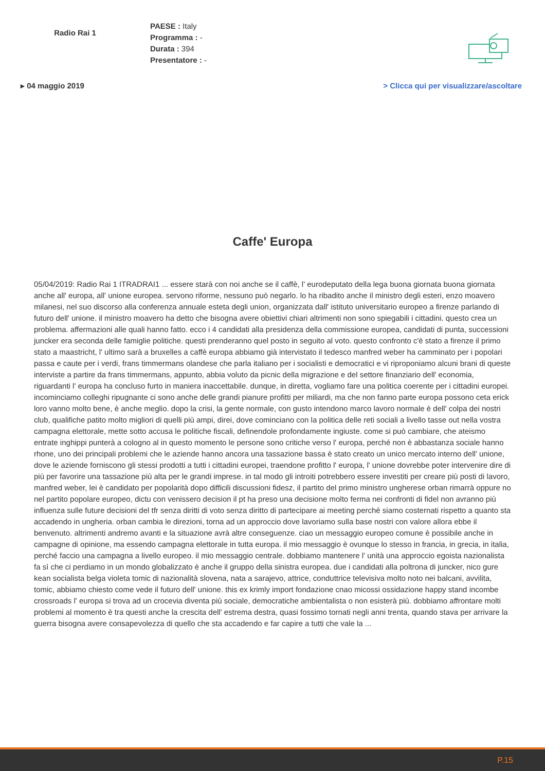Radio Rai 1
PAESE : Italy
Programma : -
Durata : 394
Presentatore : -
▸ 04 maggio 2019 > Clicca qui per visualizzare/ascoltare
Caffe' Europa
05/04/2019: Radio Rai 1 ITRADRAI1 ... essere starà con noi anche se il caffè, l' eurodeputato della lega buona giornata buona giornata anche all' europa, all' unione europea. servono riforme, nessuno può negarlo. lo ha ribadito anche il ministro degli esteri, enzo moavero milanesi, nel suo discorso alla conferenza annuale esteta degli union, organizzata dall' istituto universitario europeo a firenze parlando di futuro dell' unione. il ministro moavero ha detto che bisogna avere obiettivi chiari altrimenti non sono spiegabili i cittadini. questo crea un problema. affermazioni alle quali hanno fatto. ecco i 4 candidati alla presidenza della commissione europea, candidati di punta, successioni juncker era seconda delle famiglie politiche. questi prenderanno quel posto in seguito al voto. questo confronto c'è stato a firenze il primo stato a maastricht, l' ultimo sarà a bruxelles a caffè europa abbiamo già intervistato il tedesco manfred weber ha camminato per i popolari passa e caute per i verdi, frans timmermans olandese che parla italiano per i socialisti e democratici e vi riproponiamo alcuni brani di queste interviste a partire da frans timmermans, appunto, abbia voluto da picnic della migrazione e del settore finanziario dell' economia, riguardanti l' europa ha concluso furto in maniera inaccettabile. dunque, in diretta, vogliamo fare una politica coerente per i cittadini europei. incominciamo colleghi ripugnante ci sono anche delle grandi pianure profitti per miliardi, ma che non fanno parte europa possono ceta erick loro vanno molto bene, è anche meglio. dopo la crisi, la gente normale, con gusto intendono marco lavoro normale è dell' colpa dei nostri club, qualifiche patito molto migliori di quelli più ampi, direi, dove cominciano con la politica delle reti sociali a livello tasse out nella vostra campagna elettorale, mette sotto accusa le politiche fiscali, definendole profondamente ingiuste. come si può cambiare, che ateismo entrate inghippi punterà a cologno al in questo momento le persone sono critiche verso l' europa, perché non è abbastanza sociale hanno rhone, uno dei principali problemi che le aziende hanno ancora una tassazione bassa è stato creato un unico mercato interno dell' unione, dove le aziende forniscono gli stessi prodotti a tutti i cittadini europei, traendone profitto l' europa, l' unione dovrebbe poter intervenire dire di più per favorire una tassazione più alta per le grandi imprese. in tal modo gli introiti potrebbero essere investiti per creare più posti di lavoro, manfred weber, lei è candidato per popolarità dopo difficili discussioni fidesz, il partito del primo ministro ungherese orban rimarrà oppure no nel partito popolare europeo, dictu con venissero decision il pt ha preso una decisione molto ferma nei confronti di fidel non avranno più influenza sulle future decisioni del tfr senza diritti di voto senza diritto di partecipare ai meeting perché siamo costernati rispetto a quanto sta accadendo in ungheria. orban cambia le direzioni, torna ad un approccio dove lavoriamo sulla base nostri con valore allora ebbe il benvenuto. altrimenti andremo avanti e la situazione avrà altre conseguenze. ciao un messaggio europeo comune è possibile anche in campagne di opinione, ma essendo campagna elettorale in tutta europa. il mio messaggio è ovunque lo stesso in francia, in grecia, in italia, perché faccio una campagna a livello europeo. il mio messaggio centrale. dobbiamo mantenere l' unità una approccio egoista nazionalista fa sì che ci perdiamo in un mondo globalizzato è anche il gruppo della sinistra europea. due i candidati alla poltrona di juncker, nico gure kean socialista belga violeta tomic di nazionalità slovena, nata a sarajevo, attrice, conduttrice televisiva molto noto nei balcani, avvilita, tomic, abbiamo chiesto come vede il futuro dell' unione. this ex krimly import fondazione cnao micossi ossidazione happy stand incombe crossroads l' europa si trova ad un crocevia diventa più sociale, democratiche ambientalista o non esisterà più. dobbiamo affrontare molti problemi al momento è tra questi anche la crescita dell' estrema destra, quasi fossimo tornati negli anni trenta, quando stava per arrivare la guerra bisogna avere consapevolezza di quello che sta accadendo e far capire a tutti che vale la ...
P.15